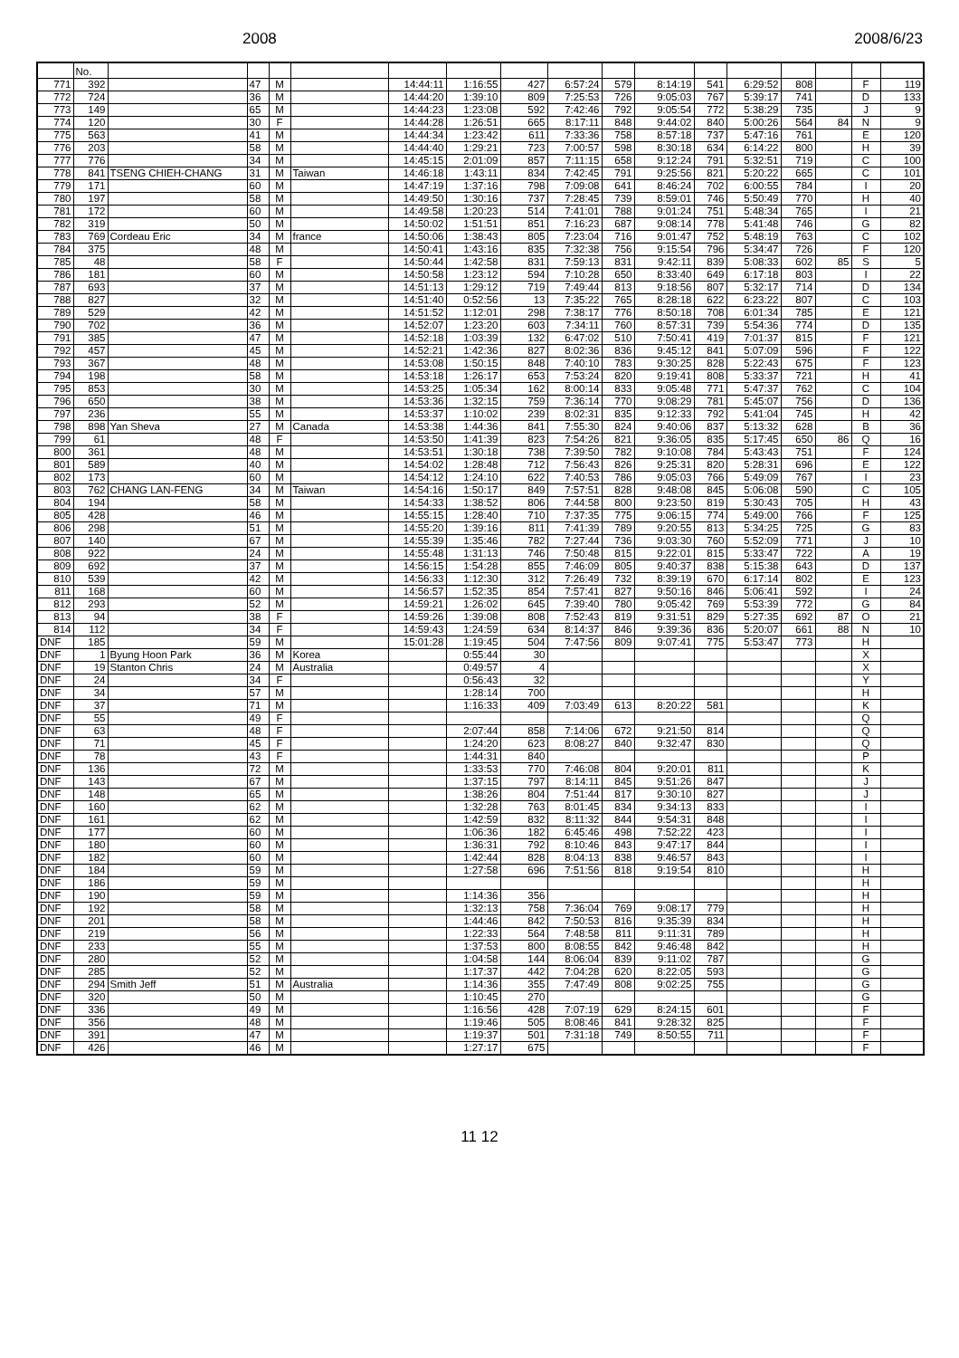2008 2008/6/23
| | No. | | | | | | | | | | | | | | | | |
| --- | --- | --- | --- | --- | --- | --- | --- | --- | --- | --- | --- | --- | --- | --- | --- | --- | --- |
| 771 | 392 | | 47 | M | | 14:44:11 | 1:16:55 | 427 | 6:57:24 | 579 | 8:14:19 | 541 | 6:29:52 | 808 | | F | 119 |
| 772 | 724 | | 36 | M | | 14:44:20 | 1:39:10 | 809 | 7:25:53 | 726 | 9:05:03 | 767 | 5:39:17 | 741 | | D | 133 |
| 773 | 149 | | 65 | M | | 14:44:23 | 1:23:08 | 592 | 7:42:46 | 792 | 9:05:54 | 772 | 5:38:29 | 735 | | J | 9 |
| 774 | 120 | | 30 | F | | 14:44:28 | 1:26:51 | 665 | 8:17:11 | 848 | 9:44:02 | 840 | 5:00:26 | 564 | 84 | N | 9 |
| 775 | 563 | | 41 | M | | 14:44:34 | 1:23:42 | 611 | 7:33:36 | 758 | 8:57:18 | 737 | 5:47:16 | 761 | | E | 120 |
| 776 | 203 | | 58 | M | | 14:44:40 | 1:29:21 | 723 | 7:00:57 | 598 | 8:30:18 | 634 | 6:14:22 | 800 | | H | 39 |
| 777 | 776 | | 34 | M | | 14:45:15 | 2:01:09 | 857 | 7:11:15 | 658 | 9:12:24 | 791 | 5:32:51 | 719 | | C | 100 |
| 778 | 841 | TSENG CHIEH-CHANG | 31 | M | Taiwan | 14:46:18 | 1:43:11 | 834 | 7:42:45 | 791 | 9:25:56 | 821 | 5:20:22 | 665 | | C | 101 |
| 779 | 171 | | 60 | M | | 14:47:19 | 1:37:16 | 798 | 7:09:08 | 641 | 8:46:24 | 702 | 6:00:55 | 784 | | I | 20 |
| 780 | 197 | | 58 | M | | 14:49:50 | 1:30:16 | 737 | 7:28:45 | 739 | 8:59:01 | 746 | 5:50:49 | 770 | | H | 40 |
| 781 | 172 | | 60 | M | | 14:49:58 | 1:20:23 | 514 | 7:41:01 | 788 | 9:01:24 | 751 | 5:48:34 | 765 | | I | 21 |
| 782 | 319 | | 50 | M | | 14:50:02 | 1:51:51 | 851 | 7:16:23 | 687 | 9:08:14 | 778 | 5:41:48 | 746 | | G | 82 |
| 783 | 769 | Cordeau Eric | 34 | M | france | 14:50:06 | 1:38:43 | 805 | 7:23:04 | 716 | 9:01:47 | 752 | 5:48:19 | 763 | | C | 102 |
| 784 | 375 | | 48 | M | | 14:50:41 | 1:43:16 | 835 | 7:32:38 | 756 | 9:15:54 | 796 | 5:34:47 | 726 | | F | 120 |
| 785 | 48 | | 58 | F | | 14:50:44 | 1:42:58 | 831 | 7:59:13 | 831 | 9:42:11 | 839 | 5:08:33 | 602 | 85 | S | 5 |
| 786 | 181 | | 60 | M | | 14:50:58 | 1:23:12 | 594 | 7:10:28 | 650 | 8:33:40 | 649 | 6:17:18 | 803 | | I | 22 |
| 787 | 693 | | 37 | M | | 14:51:13 | 1:29:12 | 719 | 7:49:44 | 813 | 9:18:56 | 807 | 5:32:17 | 714 | | D | 134 |
| 788 | 827 | | 32 | M | | 14:51:40 | 0:52:56 | 13 | 7:35:22 | 765 | 8:28:18 | 622 | 6:23:22 | 807 | | C | 103 |
| 789 | 529 | | 42 | M | | 14:51:52 | 1:12:01 | 298 | 7:38:17 | 776 | 8:50:18 | 708 | 6:01:34 | 785 | | E | 121 |
| 790 | 702 | | 36 | M | | 14:52:07 | 1:23:20 | 603 | 7:34:11 | 760 | 8:57:31 | 739 | 5:54:36 | 774 | | D | 135 |
| 791 | 385 | | 47 | M | | 14:52:18 | 1:03:39 | 132 | 6:47:02 | 510 | 7:50:41 | 419 | 7:01:37 | 815 | | F | 121 |
| 792 | 457 | | 45 | M | | 14:52:21 | 1:42:36 | 827 | 8:02:36 | 836 | 9:45:12 | 841 | 5:07:09 | 596 | | F | 122 |
| 793 | 367 | | 48 | M | | 14:53:08 | 1:50:15 | 848 | 7:40:10 | 783 | 9:30:25 | 828 | 5:22:43 | 675 | | F | 123 |
| 794 | 198 | | 58 | M | | 14:53:18 | 1:26:17 | 653 | 7:53:24 | 820 | 9:19:41 | 808 | 5:33:37 | 721 | | H | 41 |
| 795 | 853 | | 30 | M | | 14:53:25 | 1:05:34 | 162 | 8:00:14 | 833 | 9:05:48 | 771 | 5:47:37 | 762 | | C | 104 |
| 796 | 650 | | 38 | M | | 14:53:36 | 1:32:15 | 759 | 7:36:14 | 770 | 9:08:29 | 781 | 5:45:07 | 756 | | D | 136 |
| 797 | 236 | | 55 | M | | 14:53:37 | 1:10:02 | 239 | 8:02:31 | 835 | 9:12:33 | 792 | 5:41:04 | 745 | | H | 42 |
| 798 | 898 | Yan Sheva | 27 | M | Canada | 14:53:38 | 1:44:36 | 841 | 7:55:30 | 824 | 9:40:06 | 837 | 5:13:32 | 628 | | B | 36 |
| 799 | 61 | | 48 | F | | 14:53:50 | 1:41:39 | 823 | 7:54:26 | 821 | 9:36:05 | 835 | 5:17:45 | 650 | 86 | Q | 16 |
| 800 | 361 | | 48 | M | | 14:53:51 | 1:30:18 | 738 | 7:39:50 | 782 | 9:10:08 | 784 | 5:43:43 | 751 | | F | 124 |
| 801 | 589 | | 40 | M | | 14:54:02 | 1:28:48 | 712 | 7:56:43 | 826 | 9:25:31 | 820 | 5:28:31 | 696 | | E | 122 |
| 802 | 173 | | 60 | M | | 14:54:12 | 1:24:10 | 622 | 7:40:53 | 786 | 9:05:03 | 766 | 5:49:09 | 767 | | I | 23 |
| 803 | 762 | CHANG LAN-FENG | 34 | M | Taiwan | 14:54:16 | 1:50:17 | 849 | 7:57:51 | 828 | 9:48:08 | 845 | 5:06:08 | 590 | | C | 105 |
| 804 | 194 | | 58 | M | | 14:54:33 | 1:38:52 | 806 | 7:44:58 | 800 | 9:23:50 | 819 | 5:30:43 | 705 | | H | 43 |
| 805 | 428 | | 46 | M | | 14:55:15 | 1:28:40 | 710 | 7:37:35 | 775 | 9:06:15 | 774 | 5:49:00 | 766 | | F | 125 |
| 806 | 298 | | 51 | M | | 14:55:20 | 1:39:16 | 811 | 7:41:39 | 789 | 9:20:55 | 813 | 5:34:25 | 725 | | G | 83 |
| 807 | 140 | | 67 | M | | 14:55:39 | 1:35:46 | 782 | 7:27:44 | 736 | 9:03:30 | 760 | 5:52:09 | 771 | | J | 10 |
| 808 | 922 | | 24 | M | | 14:55:48 | 1:31:13 | 746 | 7:50:48 | 815 | 9:22:01 | 815 | 5:33:47 | 722 | | A | 19 |
| 809 | 692 | | 37 | M | | 14:56:15 | 1:54:28 | 855 | 7:46:09 | 805 | 9:40:37 | 838 | 5:15:38 | 643 | | D | 137 |
| 810 | 539 | | 42 | M | | 14:56:33 | 1:12:30 | 312 | 7:26:49 | 732 | 8:39:19 | 670 | 6:17:14 | 802 | | E | 123 |
| 811 | 168 | | 60 | M | | 14:56:57 | 1:52:35 | 854 | 7:57:41 | 827 | 9:50:16 | 846 | 5:06:41 | 592 | | I | 24 |
| 812 | 293 | | 52 | M | | 14:59:21 | 1:26:02 | 645 | 7:39:40 | 780 | 9:05:42 | 769 | 5:53:39 | 772 | | G | 84 |
| 813 | 94 | | 38 | F | | 14:59:26 | 1:39:08 | 808 | 7:52:43 | 819 | 9:31:51 | 829 | 5:27:35 | 692 | 87 | O | 21 |
| 814 | 112 | | 34 | F | | 14:59:43 | 1:24:59 | 634 | 8:14:37 | 846 | 9:39:36 | 836 | 5:20:07 | 661 | 88 | N | 10 |
| DNF | 185 | | 59 | M | | 15:01:28 | 1:19:45 | 504 | 7:47:56 | 809 | 9:07:41 | 775 | 5:53:47 | 773 | | H | |
| DNF | 1 | Byung Hoon Park | 36 | M | Korea | | 0:55:44 | 30 | | | | | | | | X | |
| DNF | 19 | Stanton Chris | 24 | M | Australia | | 0:49:57 | 4 | | | | | | | | X | |
| DNF | 24 | | 34 | F | | | 0:56:43 | 32 | | | | | | | | Y | |
| DNF | 34 | | 57 | M | | | 1:28:14 | 700 | | | | | | | | H | |
| DNF | 37 | | 71 | M | | | 1:16:33 | 409 | 7:03:49 | 613 | 8:20:22 | 581 | | | | K | |
| DNF | 55 | | 49 | F | | | | | | | | | | | | Q | |
| DNF | 63 | | 48 | F | | | 2:07:44 | 858 | 7:14:06 | 672 | 9:21:50 | 814 | | | | Q | |
| DNF | 71 | | 45 | F | | | 1:24:20 | 623 | 8:08:27 | 840 | 9:32:47 | 830 | | | | Q | |
| DNF | 78 | | 43 | F | | | 1:44:31 | 840 | | | | | | | | P | |
| DNF | 136 | | 72 | M | | | 1:33:53 | 770 | 7:46:08 | 804 | 9:20:01 | 811 | | | | K | |
| DNF | 143 | | 67 | M | | | 1:37:15 | 797 | 8:14:11 | 845 | 9:51:26 | 847 | | | | J | |
| DNF | 148 | | 65 | M | | | 1:38:26 | 804 | 7:51:44 | 817 | 9:30:10 | 827 | | | | J | |
| DNF | 160 | | 62 | M | | | 1:32:28 | 763 | 8:01:45 | 834 | 9:34:13 | 833 | | | | I | |
| DNF | 161 | | 62 | M | | | 1:42:59 | 832 | 8:11:32 | 844 | 9:54:31 | 848 | | | | I | |
| DNF | 177 | | 60 | M | | | 1:06:36 | 182 | 6:45:46 | 498 | 7:52:22 | 423 | | | | I | |
| DNF | 180 | | 60 | M | | | 1:36:31 | 792 | 8:10:46 | 843 | 9:47:17 | 844 | | | | I | |
| DNF | 182 | | 60 | M | | | 1:42:44 | 828 | 8:04:13 | 838 | 9:46:57 | 843 | | | | I | |
| DNF | 184 | | 59 | M | | | 1:27:58 | 696 | 7:51:56 | 818 | 9:19:54 | 810 | | | | H | |
| DNF | 186 | | 59 | M | | | | | | | | | | | | H | |
| DNF | 190 | | 59 | M | | | 1:14:36 | 356 | | | | | | | | H | |
| DNF | 192 | | 58 | M | | | 1:32:13 | 758 | 7:36:04 | 769 | 9:08:17 | 779 | | | | H | |
| DNF | 201 | | 58 | M | | | 1:44:46 | 842 | 7:50:53 | 816 | 9:35:39 | 834 | | | | H | |
| DNF | 219 | | 56 | M | | | 1:22:33 | 564 | 7:48:58 | 811 | 9:11:31 | 789 | | | | H | |
| DNF | 233 | | 55 | M | | | 1:37:53 | 800 | 8:08:55 | 842 | 9:46:48 | 842 | | | | H | |
| DNF | 280 | | 52 | M | | | 1:04:58 | 144 | 8:06:04 | 839 | 9:11:02 | 787 | | | | G | |
| DNF | 285 | | 52 | M | | | 1:17:37 | 442 | 7:04:28 | 620 | 8:22:05 | 593 | | | | G | |
| DNF | 294 | Smith Jeff | 51 | M | Australia | | 1:14:36 | 355 | 7:47:49 | 808 | 9:02:25 | 755 | | | | G | |
| DNF | 320 | | 50 | M | | | 1:10:45 | 270 | | | | | | | | G | |
| DNF | 336 | | 49 | M | | | 1:16:56 | 428 | 7:07:19 | 629 | 8:24:15 | 601 | | | | F | |
| DNF | 356 | | 48 | M | | | 1:19:46 | 505 | 8:08:46 | 841 | 9:28:32 | 825 | | | | F | |
| DNF | 391 | | 47 | M | | | 1:19:37 | 501 | 7:31:18 | 749 | 8:50:55 | 711 | | | | F | |
| DNF | 426 | | 46 | M | | | 1:27:17 | 675 | | | | | | | | F | |
11 12